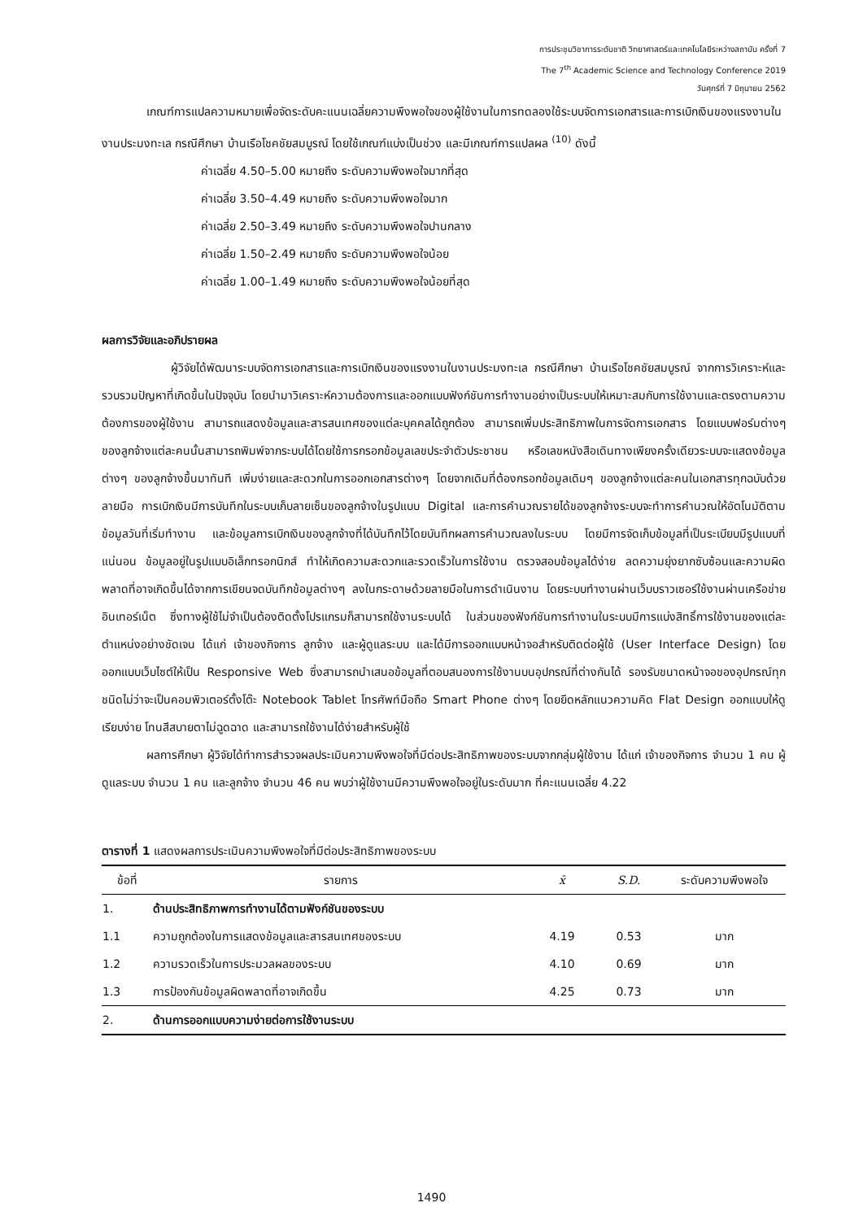การประชุมวิชาการระดับชาติ วิทยาศาสตร์และเทคโนโลยีระหว่างสถาบัน ครั้งที่ 7
The 7<sup>th</sup> Academic Science and Technology Conference 2019
วันศุกร์ที่ 7 มิถุนายน 2562
เกณฑ์การแปลความหมายเพื่อจัดระดับคะแนนเฉลี่ยความพึงพอใจของผู้ใช้งานในการทดลองใช้ระบบจัดการเอกสารและการเบิกเงินของแรงงานในงานประมงทะเล กรณีศึกษา บ้านเรือโชคชัยสมบูรณ์ โดยใช้เกณฑ์แบ่งเป็นช่วง และมีเกณฑ์การแปลผล <sup>(10)</sup> ดังนี้
ค่าเฉลี่ย 4.50–5.00 หมายถึง ระดับความพึงพอใจมากที่สุด
ค่าเฉลี่ย 3.50–4.49 หมายถึง ระดับความพึงพอใจมาก
ค่าเฉลี่ย 2.50–3.49 หมายถึง ระดับความพึงพอใจปานกลาง
ค่าเฉลี่ย 1.50–2.49 หมายถึง ระดับความพึงพอใจน้อย
ค่าเฉลี่ย 1.00–1.49 หมายถึง ระดับความพึงพอใจน้อยที่สุด
ผลการวิจัยและอภิปรายผล
ผู้วิจัยได้พัฒนาระบบจัดการเอกสารและการเบิกเงินของแรงงานในงานประมงทะเล กรณีศึกษา บ้านเรือโชคชัยสมบูรณ์ จากการวิเคราะห์และรวบรวมปัญหาที่เกิดขึ้นในปัจจุบัน โดยนำมาวิเคราะห์ความต้องการและออกแบบฟังก์ชันการทำงานอย่างเป็นระบบให้เหมาะสมกับการใช้งานและตรงตามความต้องการของผู้ใช้งาน สามารถแสดงข้อมูลและสารสนเทศของแต่ละบุคคลได้ถูกต้อง สามารถเพิ่มประสิทธิภาพในการจัดการเอกสาร โดยแบบฟอร์มต่างๆ ของลูกจ้างแต่ละคนนั้นสามารถพิมพ์จากระบบได้โดยใช้การกรอกข้อมูลเลขประจำตัวประชาชน หรือเลขหนังสือเดินทางเพียงครั้งเดียวระบบจะแสดงข้อมูลต่างๆ ของลูกจ้างขึ้นมาทันที เพิ่มง่ายและสะดวกในการออกเอกสารต่างๆ โดยจากเดิมที่ต้องกรอกข้อมูลเดิมๆ ของลูกจ้างแต่ละคนในเอกสารทุกฉบับด้วยลายมือ การเบิกเงินมีการบันทึกในระบบเก็บลายเซ็นของลูกจ้างในรูปแบบ Digital และการคำนวณรายได้ของลูกจ้างระบบจะทำการคำนวณให้อัตโนมัติตามข้อมูลวันที่เริ่มทำงาน และข้อมูลการเบิกเงินของลูกจ้างที่ได้บันทึกไว้โดยบันทึกผลการคำนวณลงในระบบ โดยมีการจัดเก็บข้อมูลที่เป็นระเบียบมีรูปแบบที่แน่นอน ข้อมูลอยู่ในรูปแบบอิเล็กทรอกนิกส์ ทำให้เกิดความสะดวกและรวดเร็วในการใช้งาน ตรวจสอบข้อมูลได้ง่าย ลดความยุ่งยากซับซ้อนและความผิดพลาดที่อาจเกิดขึ้นได้จากการเขียนจดบันทึกข้อมูลต่างๆ ลงในกระดาษด้วยลายมือในการดำเนินงาน โดยระบบทำงานผ่านเว็บบราวเซอร์ใช้งานผ่านเครือข่ายอินเทอร์เน็ต ซึ่งทางผู้ใช้ไม่จำเป็นต้องติดตั้งโปรแกรมก็สามารถใช้งานระบบได้ ในส่วนของฟังก์ชันการทำงานในระบบมีการแบ่งสิทธิ์การใช้งานของแต่ละตำแหน่งอย่างชัดเจน ได้แก่ เจ้าของกิจการ ลูกจ้าง และผู้ดูแลระบบ และได้มีการออกแบบหน้าจอสำหรับติดต่อผู้ใช้ (User Interface Design) โดยออกแบบเว็บไซต์ให้เป็น Responsive Web ซึ่งสามารถนำเสนอข้อมูลที่ตอบสนองการใช้งานบนอุปกรณ์ที่ต่างกันได้ รองรับขนาดหน้าจอของอุปกรณ์ทุกชนิดไม่ว่าจะเป็นคอมพิวเตอร์ตั้งโต๊ะ Notebook Tablet โทรศัพท์มือถือ Smart Phone ต่างๆ โดยยึดหลักแนวความคิด Flat Design ออกแบบให้ดูเรียบง่าย โทนสีสบายตาไม่ฉูดฉาด และสามารถใช้งานได้ง่ายสำหรับผู้ใช้
ผลการศึกษา ผู้วิจัยได้ทำการสำรวจผลประเมินความพึงพอใจที่มีต่อประสิทธิภาพของระบบจากกลุ่มผู้ใช้งาน ได้แก่ เจ้าของกิจการ จำนวน 1 คน ผู้ดูแลระบบ จำนวน 1 คน และลูกจ้าง จำนวน 46 คน พบว่าผู้ใช้งานมีความพึงพอใจอยู่ในระดับมาก ที่คะแนนเฉลี่ย 4.22
ตารางที่ 1 แสดงผลการประเมินความพึงพอใจที่มีต่อประสิทธิภาพของระบบ
| ข้อที่ | รายการ | x̄ | S.D. | ระดับความพึงพอใจ |
| --- | --- | --- | --- | --- |
| 1. | ด้านประสิทธิภาพการทำงานได้ตามฟังก์ชันของระบบ | | | |
| 1.1 | ความถูกต้องในการแสดงข้อมูลและสารสนเทศของระบบ | 4.19 | 0.53 | มาก |
| 1.2 | ความรวดเร็วในการประมวลผลของระบบ | 4.10 | 0.69 | มาก |
| 1.3 | การป้องกันข้อมูลผิดพลาดที่อาจเกิดขึ้น | 4.25 | 0.73 | มาก |
| 2. | ด้านการออกแบบความง่ายต่อการใช้งานระบบ | | | |
1490